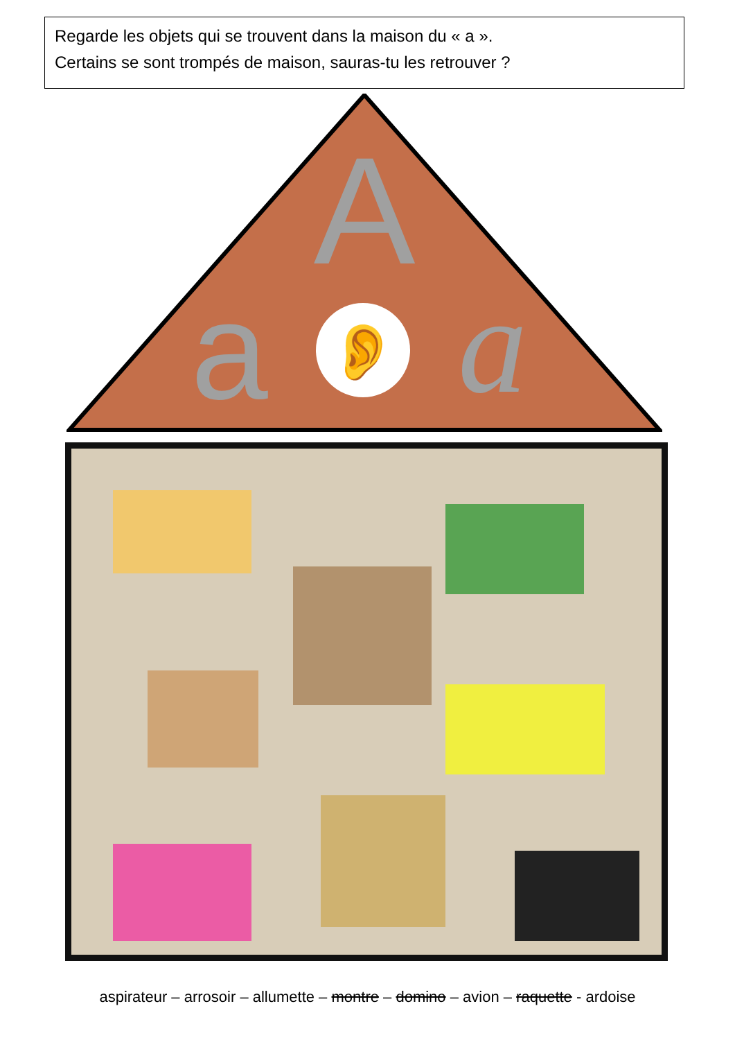Regarde les objets qui se trouvent dans la maison du « a ».
Certains se sont trompés de maison, sauras-tu les retrouver ?
A
a
a
👂
aspirateur – arrosoir – allumette – montre – domino – avion – raquette - ardoise